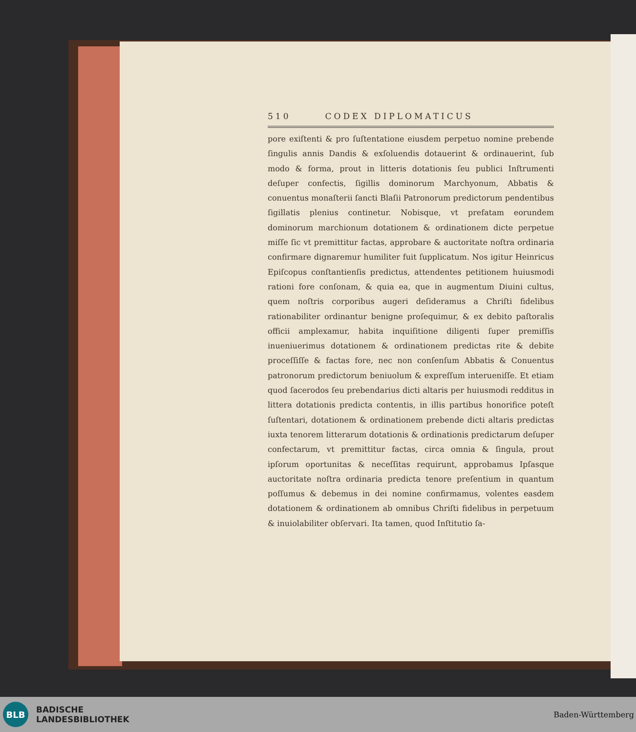510 CODEX DIPLOMATICUS
pore exiſtenti & pro ſuſtentatione eiusdem perpetuo nomine prebende ſingulis annis Dandis & exſoluendis dotauerint & ordinauerint, ſub modo & forma, prout in litteris dotationis ſeu publici Inſtrumenti deſuper confectis, ſigillis dominorum Marchyonum, Abbatis & conuentus monaſterii ſancti Blaſii Patronorum predictorum pendentibus ſigillatis plenius continetur. Nobisque, vt prefatam eorundem dominorum marchionum dotationem & ordinationem dicte perpetue miſſe ſic vt premittitur factas, approbare & auctoritate noſtra ordinaria confirmare dignaremur humiliter fuit ſupplicatum. Nos igitur Heinricus Epiſcopus conſtantienſis predictus, attendentes petitionem huiusmodi rationi fore conſonam, & quia ea, que in augmentum Diuini cultus, quem noſtris corporibus augeri deſideramus a Chriſti fidelibus rationabiliter ordinantur benigne proſequimur, & ex debito paſtoralis officii amplexamur, habita inquiſitione diligenti ſuper premiſſis inueniuerimus dotationem & ordinationem predictas rite & debite proceſſiſſe & factas fore, nec non conſenſum Abbatis & Conuentus patronorum predictorum beniuolum & expreſſum interueniſſe. Et etiam quod ſacerodos ſeu prebendarius dicti altaris per huiusmodi redditus in littera dotationis predicta contentis, in illis partibus honorifice poteſt ſuſtentari, dotationem & ordinationem prebende dicti altaris predictas iuxta tenorem litterarum dotationis & ordinationis predictarum deſuper confectarum, vt premittitur factas, circa omnia & ſingula, prout ipſorum oportunitas & neceſſitas requirunt, approbamus Ipſasque auctoritate noſtra ordinaria predicta tenore preſentium in quantum poſſumus & debemus in dei nomine confirmamus, volentes easdem dotationem & ordinationem ab omnibus Chriſti fidelibus in perpetuum & inuiolabiliter obſervari. Ita tamen, quod Inſtitutio ſa-
BLB
BADISCHE
LANDESBIBLIOTHEK
Baden-Württemberg